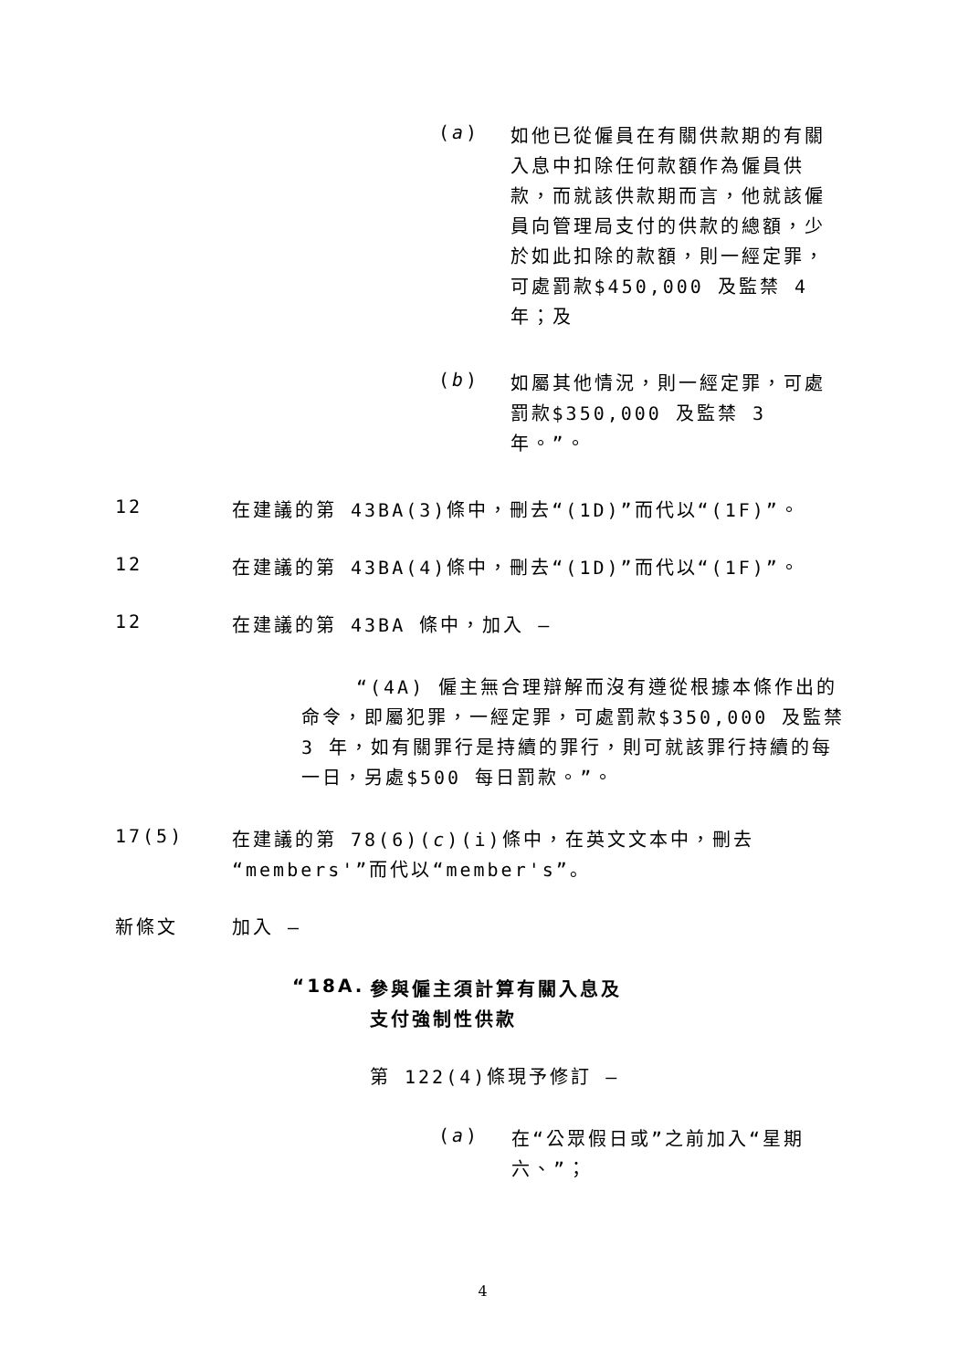(a)
如他已從僱員在有關供款期的有關入息中扣除任何款額作為僱員供款，而就該供款期而言，他就該僱員向管理局支付的供款的總額，少於如此扣除的款額，則一經定罪，可處罰款$450,000 及監禁 4 年；及
(b)
如屬其他情況，則一經定罪，可處罰款$350,000 及監禁 3
年。”。
12 在建議的第 43BA(3)條中，刪去“(1D)”而代以“(1F)”。
12 在建議的第 43BA(4)條中，刪去“(1D)”而代以“(1F)”。
12 在建議的第 43BA 條中，加入 —
“(4A) 僱主無合理辯解而沒有遵從根據本條作出的命令，即屬犯罪，一經定罪，可處罰款$350,000 及監禁 3 年，如有關罪行是持續的罪行，則可就該罪行持續的每一日，另處$500 每日罰款。”。
17(5) 在建議的第 78(6)(c)(i)條中，在英文文本中，刪去
“members'”而代以“member's”。
新條文 加入 —
“18A.
參與僱主須計算有關入息及
支付強制性供款
第 122(4)條現予修訂 —
(a)
在“公眾假日或”之前加入“星期六、”；
4